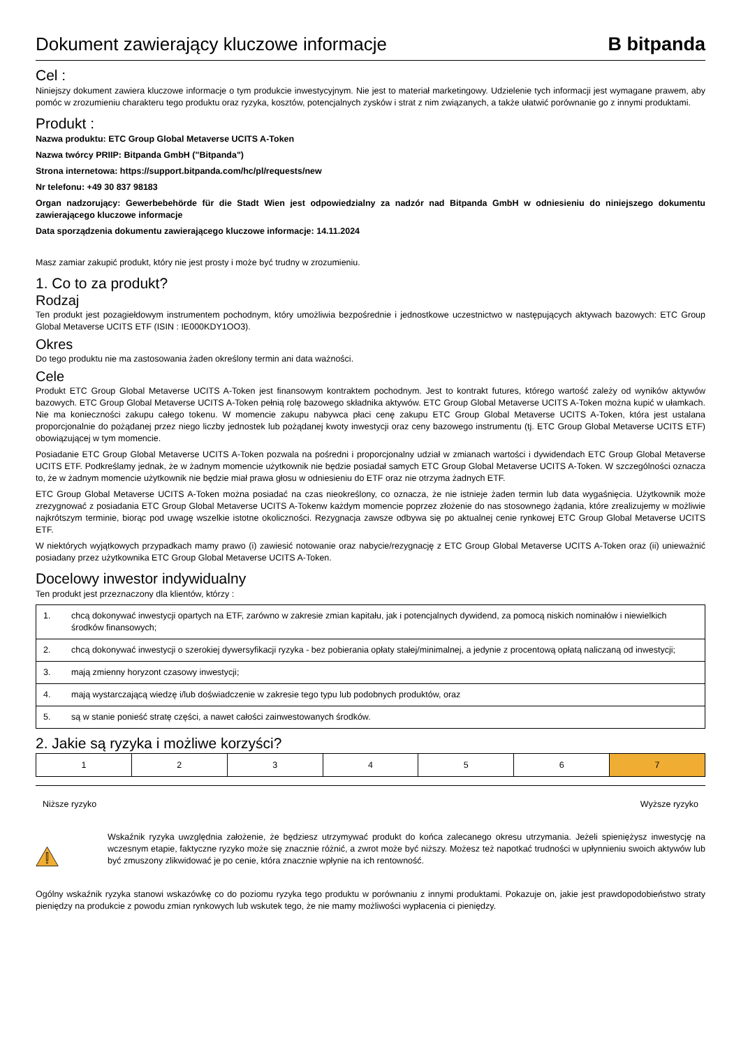Dokument zawierający kluczowe informacje
B bitpanda
Cel :
Niniejszy dokument zawiera kluczowe informacje o tym produkcie inwestycyjnym. Nie jest to materiał marketingowy. Udzielenie tych informacji jest wymagane prawem, aby pomóc w zrozumieniu charakteru tego produktu oraz ryzyka, kosztów, potencjalnych zysków i strat z nim związanych, a także ułatwić porównanie go z innymi produktami.
Produkt :
Nazwa produktu: ETC Group Global Metaverse UCITS A-Token
Nazwa twórcy PRIIP: Bitpanda GmbH ("Bitpanda")
Strona internetowa: https://support.bitpanda.com/hc/pl/requests/new
Nr telefonu: +49 30 837 98183
Organ nadzorujący: Gewerbebehörde für die Stadt Wien jest odpowiedzialny za nadzór nad Bitpanda GmbH w odniesieniu do niniejszego dokumentu zawierającego kluczowe informacje
Data sporządzenia dokumentu zawierającego kluczowe informacje: 14.11.2024
Masz zamiar zakupić produkt, który nie jest prosty i może być trudny w zrozumieniu.
1. Co to za produkt?
Rodzaj
Ten produkt jest pozagiełdowym instrumentem pochodnym, który umożliwia bezpośrednie i jednostkowe uczestnictwo w następujących aktywach bazowych: ETC Group Global Metaverse UCITS ETF (ISIN : IE000KDY1OO3).
Okres
Do tego produktu nie ma zastosowania żaden określony termin ani data ważności.
Cele
Produkt ETC Group Global Metaverse UCITS A-Token jest finansowym kontraktem pochodnym. Jest to kontrakt futures, którego wartość zależy od wyników aktywów bazowych. ETC Group Global Metaverse UCITS A-Token pełnią rolę bazowego składnika aktywów. ETC Group Global Metaverse UCITS A-Token można kupić w ułamkach. Nie ma konieczności zakupu całego tokenu. W momencie zakupu nabywca płaci cenę zakupu ETC Group Global Metaverse UCITS A-Token, która jest ustalana proporcjonalnie do pożądanej przez niego liczby jednostek lub pożądanej kwoty inwestycji oraz ceny bazowego instrumentu (tj. ETC Group Global Metaverse UCITS ETF) obowiązującej w tym momencie.
Posiadanie ETC Group Global Metaverse UCITS A-Token pozwala na pośredni i proporcjonalny udział w zmianach wartości i dywidendach ETC Group Global Metaverse UCITS ETF. Podkreślamy jednak, że w żadnym momencie użytkownik nie będzie posiadał samych ETC Group Global Metaverse UCITS A-Token. W szczególności oznacza to, że w żadnym momencie użytkownik nie będzie miał prawa głosu w odniesieniu do ETF oraz nie otrzyma żadnych ETF.
ETC Group Global Metaverse UCITS A-Token można posiadać na czas nieokreślony, co oznacza, że nie istnieje żaden termin lub data wygaśnięcia. Użytkownik może zrezygnować z posiadania ETC Group Global Metaverse UCITS A-Tokenw każdym momencie poprzez złożenie do nas stosownego żądania, które zrealizujemy w możliwie najkrótszym terminie, biorąc pod uwagę wszelkie istotne okoliczności. Rezygnacja zawsze odbywa się po aktualnej cenie rynkowej ETC Group Global Metaverse UCITS ETF.
W niektórych wyjątkowych przypadkach mamy prawo (i) zawiesić notowanie oraz nabycie/rezygnację z ETC Group Global Metaverse UCITS A-Token oraz (ii) unieważnić posiadany przez użytkownika ETC Group Global Metaverse UCITS A-Token.
Docelowy inwestor indywidualny
Ten produkt jest przeznaczony dla klientów, którzy :
| 1. | chcą dokonywać inwestycji opartych na ETF, zarówno w zakresie zmian kapitału, jak i potencjalnych dywidend, za pomocą niskich nominałów i niewielkich środków finansowych; |
| 2. | chcą dokonywać inwestycji o szerokiej dywersyfikacji ryzyka - bez pobierania opłaty stałej/minimalnej, a jedynie z procentową opłatą naliczaną od inwestycji; |
| 3. | mają zmienny horyzont czasowy inwestycji; |
| 4. | mają wystarczającą wiedzę i/lub doświadczenie w zakresie tego typu lub podobnych produktów, oraz |
| 5. | są w stanie ponieść stratę części, a nawet całości zainwestowanych środków. |
2. Jakie są ryzyka i możliwe korzyści?
| 1 | 2 | 3 | 4 | 5 | 6 | 7 |
Niższe ryzyko Wyższe ryzyko
Wskaźnik ryzyka uwzględnia założenie, że będziesz utrzymywać produkt do końca zalecanego okresu utrzymania. Jeżeli spieniężysz inwestycję na wczesnym etapie, faktyczne ryzyko może się znacznie różnić, a zwrot może być niższy. Możesz też napotkać trudności w upłynnieniu swoich aktywów lub być zmuszony zlikwidować je po cenie, która znacznie wpłynie na ich rentowność.
Ogólny wskaźnik ryzyka stanowi wskazówkę co do poziomu ryzyka tego produktu w porównaniu z innymi produktami. Pokazuje on, jakie jest prawdopodobieństwo straty pieniędzy na produkcie z powodu zmian rynkowych lub wskutek tego, że nie mamy możliwości wypłacenia ci pieniędzy.